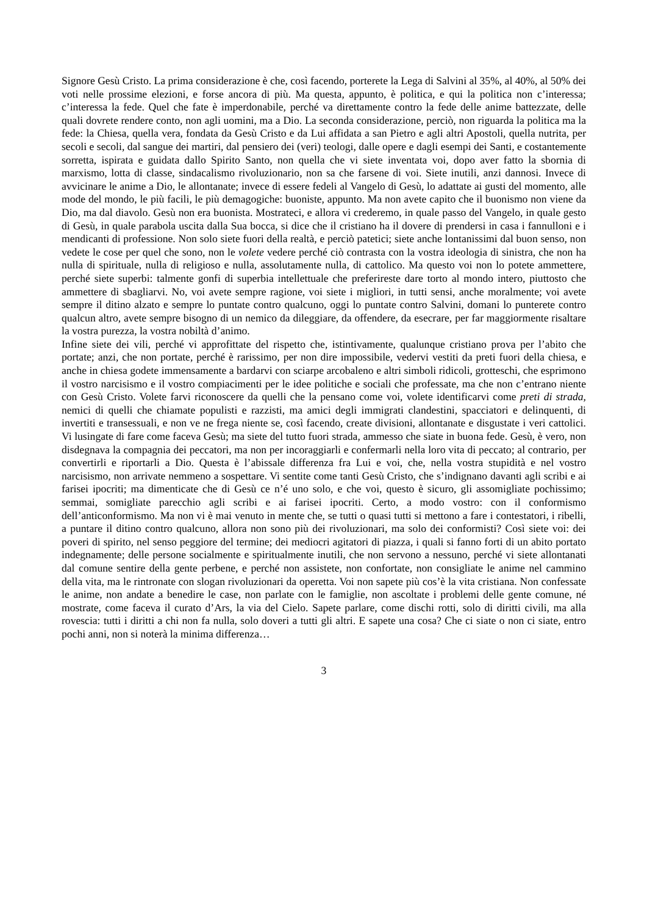Signore Gesù Cristo. La prima considerazione è che, così facendo, porterete la Lega di Salvini al 35%, al 40%, al 50% dei voti nelle prossime elezioni, e forse ancora di più. Ma questa, appunto, è politica, e qui la politica non c’interessa; c’interessa la fede. Quel che fate è imperdonabile, perché va direttamente contro la fede delle anime battezzate, delle quali dovrete rendere conto, non agli uomini, ma a Dio. La seconda considerazione, perciò, non riguarda la politica ma la fede: la Chiesa, quella vera, fondata da Gesù Cristo e da Lui affidata a san Pietro e agli altri Apostoli, quella nutrita, per secoli e secoli, dal sangue dei martiri, dal pensiero dei (veri) teologi, dalle opere e dagli esempi dei Santi, e costantemente sorretta, ispirata e guidata dallo Spirito Santo, non quella che vi siete inventata voi, dopo aver fatto la sbornia di marxismo, lotta di classe, sindacalismo rivoluzionario, non sa che farsene di voi. Siete inutili, anzi dannosi. Invece di avvicinare le anime a Dio, le allontanate; invece di essere fedeli al Vangelo di Gesù, lo adattate ai gusti del momento, alle mode del mondo, le più facili, le più demagogiche: buoniste, appunto. Ma non avete capito che il buonismo non viene da Dio, ma dal diavolo. Gesù non era buonista. Mostrateci, e allora vi crederemo, in quale passo del Vangelo, in quale gesto di Gesù, in quale parabola uscita dalla Sua bocca, si dice che il cristiano ha il dovere di prendersi in casa i fannulloni e i mendicanti di professione. Non solo siete fuori della realtà, e perciò patetici; siete anche lontanissimi dal buon senso, non vedete le cose per quel che sono, non le volete vedere perché ciò contrasta con la vostra ideologia di sinistra, che non ha nulla di spirituale, nulla di religioso e nulla, assolutamente nulla, di cattolico. Ma questo voi non lo potete ammettere, perché siete superbi: talmente gonfi di superbia intellettuale che preferireste dare torto al mondo intero, piuttosto che ammettere di sbagliarvi. No, voi avete sempre ragione, voi siete i migliori, in tutti sensi, anche moralmente; voi avete sempre il ditino alzato e sempre lo puntate contro qualcuno, oggi lo puntate contro Salvini, domani lo punterete contro qualcun altro, avete sempre bisogno di un nemico da dileggiare, da offendere, da esecrare, per far maggiormente risaltare la vostra purezza, la vostra nobiltà d’animo.
Infine siete dei vili, perché vi approfittate del rispetto che, istintivamente, qualunque cristiano prova per l’abito che portate; anzi, che non portate, perché è rarissimo, per non dire impossibile, vedervi vestiti da preti fuori della chiesa, e anche in chiesa godete immensamente a bardarvi con sciarpe arcobaleno e altri simboli ridicoli, grotteschi, che esprimono il vostro narcisismo e il vostro compiacimenti per le idee politiche e sociali che professate, ma che non c’entrano niente con Gesù Cristo. Volete farvi riconoscere da quelli che la pensano come voi, volete identificarvi come preti di strada, nemici di quelli che chiamate populisti e razzisti, ma amici degli immigrati clandestini, spacciatori e delinquenti, di invertiti e transessuali, e non ve ne frega niente se, così facendo, create divisioni, allontanate e disgustate i veri cattolici. Vi lusingate di fare come faceva Gesù; ma siete del tutto fuori strada, ammesso che siate in buona fede. Gesù, è vero, non disdegnava la compagnia dei peccatori, ma non per incoraggiarli e confermarli nella loro vita di peccato; al contrario, per convertirli e riportarli a Dio. Questa è l’abissale differenza fra Lui e voi, che, nella vostra stupidità e nel vostro narcisismo, non arrivate nemmeno a sospettare. Vi sentite come tanti Gesù Cristo, che s’indignano davanti agli scribi e ai farisei ipocriti; ma dimenticate che di Gesù ce n’é uno solo, e che voi, questo è sicuro, gli assomigliate pochissimo; semmai, somigliate parecchio agli scribi e ai farisei ipocriti. Certo, a modo vostro: con il conformismo dell’anticonformismo. Ma non vi è mai venuto in mente che, se tutti o quasi tutti si mettono a fare i contestatori, i ribelli, a puntare il ditino contro qualcuno, allora non sono più dei rivoluzionari, ma solo dei conformisti? Così siete voi: dei poveri di spirito, nel senso peggiore del termine; dei mediocri agitatori di piazza, i quali si fanno forti di un abito portato indegnamente; delle persone socialmente e spiritualmente inutili, che non servono a nessuno, perché vi siete allontanati dal comune sentire della gente perbene, e perché non assistete, non confortate, non consigliate le anime nel cammino della vita, ma le rintronate con slogan rivoluzionari da operetta. Voi non sapete più cos’è la vita cristiana. Non confessate le anime, non andate a benedire le case, non parlate con le famiglie, non ascoltate i problemi delle gente comune, né mostrate, come faceva il curato d’Ars, la via del Cielo. Sapete parlare, come dischi rotti, solo di diritti civili, ma alla rovescia: tutti i diritti a chi non fa nulla, solo doveri a tutti gli altri. E sapete una cosa? Che ci siate o non ci siate, entro pochi anni, non si noterà la minima differenza…
3